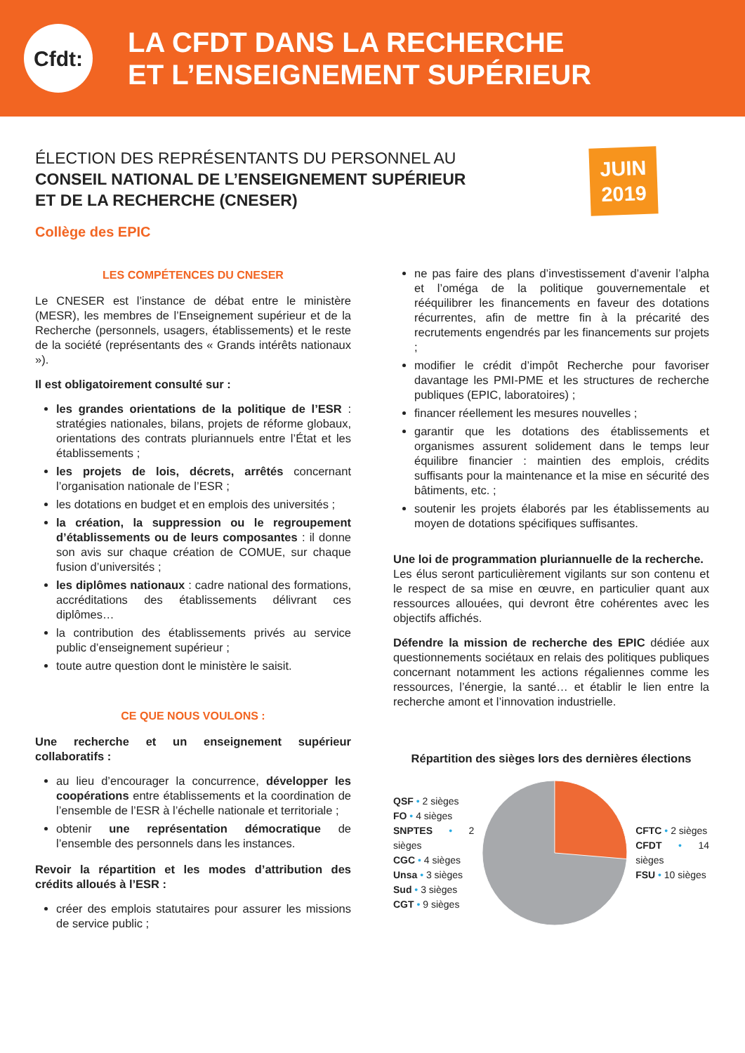Cfdt:
LA CFDT DANS LA RECHERCHE
ET L’ENSEIGNEMENT SUPÉRIEUR
ÉLECTION DES REPRÉSENTANTS DU PERSONNEL AU
CONSEIL NATIONAL DE L’ENSEIGNEMENT SUPÉRIEUR
ET DE LA RECHERCHE (CNESER)
Collège des EPIC
JUIN
2019
LES COMPÉTENCES DU CNESER
Le CNESER est l’instance de débat entre le ministère (MESR), les membres de l’Enseignement supérieur et de la Recherche (personnels, usagers, établissements) et le reste de la société (représentants des « Grands intérêts nationaux »).
Il est obligatoirement consulté sur :
les grandes orientations de la politique de l’ESR : stratégies nationales, bilans, projets de réforme globaux, orientations des contrats pluriannuels entre l’État et les établissements ;
les projets de lois, décrets, arrêtés concernant l’organisation nationale de l’ESR ;
les dotations en budget et en emplois des universités ;
la création, la suppression ou le regroupement d’établissements ou de leurs composantes : il donne son avis sur chaque création de COMUE, sur chaque fusion d’universités ;
les diplômes nationaux : cadre national des formations, accréditations des établissements délivrant ces diplômes…
la contribution des établissements privés au service public d’enseignement supérieur ;
toute autre question dont le ministère le saisit.
CE QUE NOUS VOULONS :
Une recherche et un enseignement supérieur collaboratifs :
au lieu d’encourager la concurrence, développer les coopérations entre établissements et la coordination de l’ensemble de l’ESR à l’échelle nationale et territoriale ;
obtenir une représentation démocratique de l’ensemble des personnels dans les instances.
Revoir la répartition et les modes d’attribution des crédits alloués à l’ESR :
créer des emplois statutaires pour assurer les missions de service public ;
ne pas faire des plans d’investissement d’avenir l’alpha et l’oméga de la politique gouvernementale et rééquilibrer les financements en faveur des dotations récurrentes, afin de mettre fin à la précarité des recrutements engendrés par les financements sur projets ;
modifier le crédit d’impôt Recherche pour favoriser davantage les PMI-PME et les structures de recherche publiques (EPIC, laboratoires) ;
financer réellement les mesures nouvelles ;
garantir que les dotations des établissements et organismes assurent solidement dans le temps leur équilibre financier : maintien des emplois, crédits suffisants pour la maintenance et la mise en sécurité des bâtiments, etc. ;
soutenir les projets élaborés par les établissements au moyen de dotations spécifiques suffisantes.
Une loi de programmation pluriannuelle de la recherche.
Les élus seront particulièrement vigilants sur son contenu et le respect de sa mise en œuvre, en particulier quant aux ressources allouées, qui devront être cohérentes avec les objectifs affichés.
Défendre la mission de recherche des EPIC dédiée aux questionnements sociétaux en relais des politiques publiques concernant notamment les actions régaliennes comme les ressources, l’énergie, la santé… et établir le lien entre la recherche amont et l’innovation industrielle.
Répartition des sièges lors des dernières élections
QSF • 2 sièges
FO • 4 sièges
SNPTES • 2 sièges
CGC • 4 sièges
Unsa • 3 sièges
Sud • 3 sièges
CGT • 9 sièges
CFTC • 2 sièges
CFDT • 14 sièges
FSU • 10 sièges